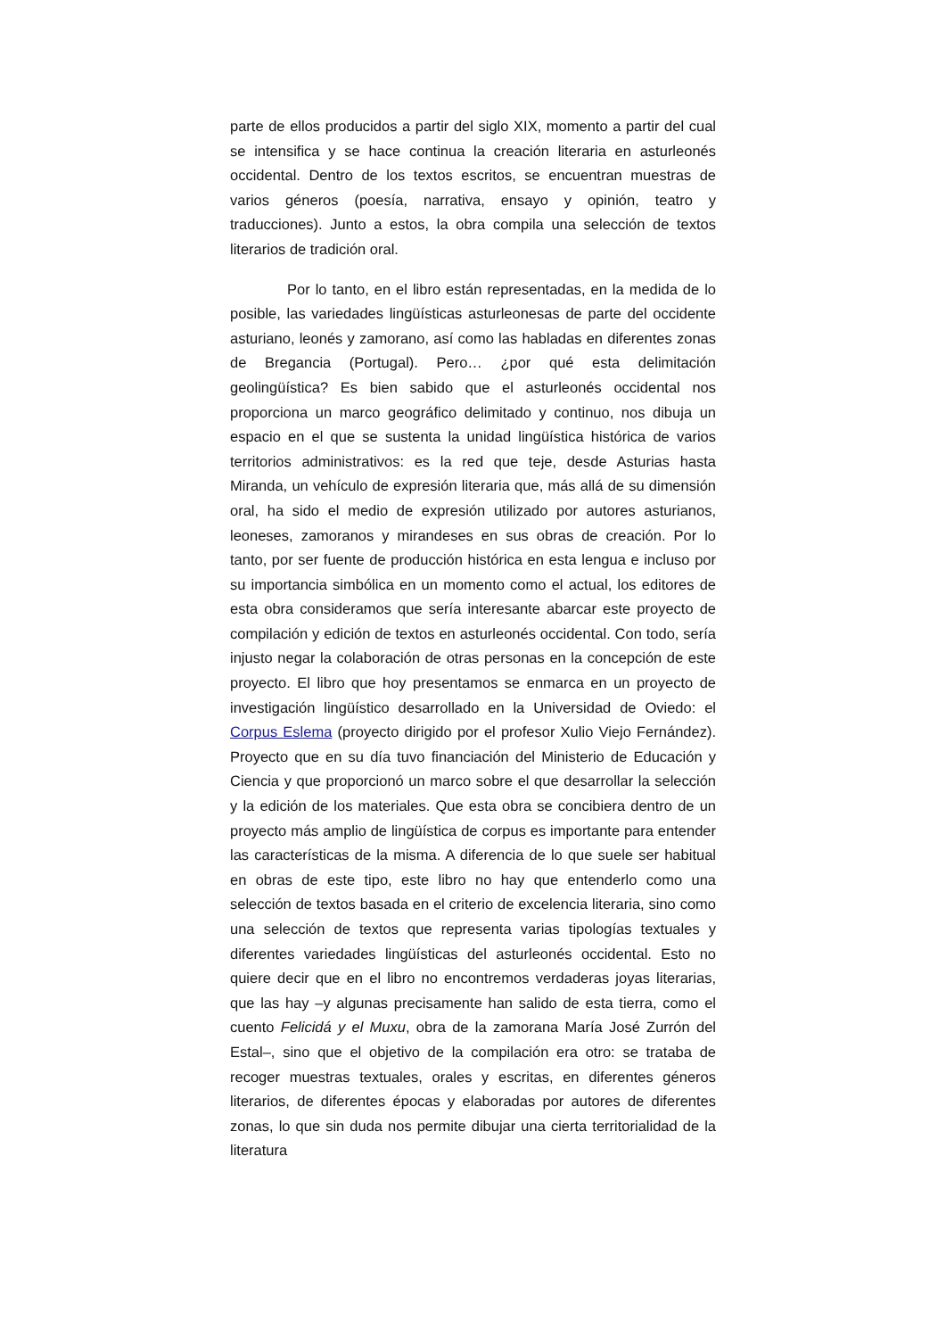parte de ellos producidos a partir del siglo XIX, momento a partir del cual se intensifica y se hace continua la creación literaria en asturleonés occidental. Dentro de los textos escritos, se encuentran muestras de varios géneros (poesía, narrativa, ensayo y opinión, teatro y traducciones). Junto a estos, la obra compila una selección de textos literarios de tradición oral.
Por lo tanto, en el libro están representadas, en la medida de lo posible, las variedades lingüísticas asturleonesas de parte del occidente asturiano, leonés y zamorano, así como las habladas en diferentes zonas de Bregancia (Portugal). Pero… ¿por qué esta delimitación geolingüística? Es bien sabido que el asturleonés occidental nos proporciona un marco geográfico delimitado y continuo, nos dibuja un espacio en el que se sustenta la unidad lingüística histórica de varios territorios administrativos: es la red que teje, desde Asturias hasta Miranda, un vehículo de expresión literaria que, más allá de su dimensión oral, ha sido el medio de expresión utilizado por autores asturianos, leoneses, zamoranos y mirandeses en sus obras de creación. Por lo tanto, por ser fuente de producción histórica en esta lengua e incluso por su importancia simbólica en un momento como el actual, los editores de esta obra consideramos que sería interesante abarcar este proyecto de compilación y edición de textos en asturleonés occidental. Con todo, sería injusto negar la colaboración de otras personas en la concepción de este proyecto. El libro que hoy presentamos se enmarca en un proyecto de investigación lingüístico desarrollado en la Universidad de Oviedo: el Corpus Eslema (proyecto dirigido por el profesor Xulio Viejo Fernández). Proyecto que en su día tuvo financiación del Ministerio de Educación y Ciencia y que proporcionó un marco sobre el que desarrollar la selección y la edición de los materiales. Que esta obra se concibiera dentro de un proyecto más amplio de lingüística de corpus es importante para entender las características de la misma. A diferencia de lo que suele ser habitual en obras de este tipo, este libro no hay que entenderlo como una selección de textos basada en el criterio de excelencia literaria, sino como una selección de textos que representa varias tipologías textuales y diferentes variedades lingüísticas del asturleonés occidental. Esto no quiere decir que en el libro no encontremos verdaderas joyas literarias, que las hay –y algunas precisamente han salido de esta tierra, como el cuento Felicidá y el Muxu, obra de la zamorana María José Zurrón del Estal–, sino que el objetivo de la compilación era otro: se trataba de recoger muestras textuales, orales y escritas, en diferentes géneros literarios, de diferentes épocas y elaboradas por autores de diferentes zonas, lo que sin duda nos permite dibujar una cierta territorialidad de la literatura